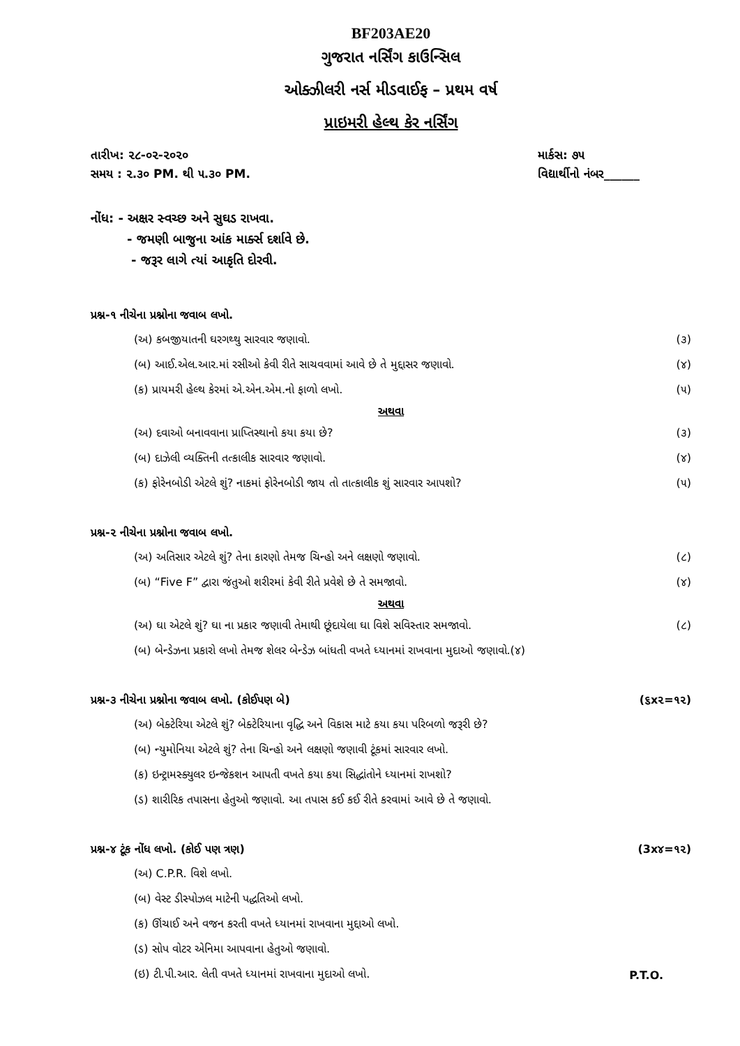BF203AE20
ગુજરાત નર્સિંગ કાઉન્સિલ
ઓક્ઝીલરી નર્સ મીડવાઈફ – પ્રથમ વર્ષ
પ્રાઇમરી હેલ્થ કેર નર્સિંગ
તારીખ: ૨૮-૦૨-૨૦૨૦ માર્કસ: ૭૫
સમય : ૨.૩૦ PM. થી ૫.૩૦ PM. વિદ્યાર્થીનો નંબર______
નોંધ: - અક્ષર સ્વચ્છ અને સુઘડ રાખવા.
- જમણી બાજુના આંક માર્ક્સ દર્શાવે છે.
- જરૂર લાગે ત્યાં આકૃતિ દોરવી.
પ્રશ્ન-૧ નીચેના પ્રશ્નોના જવાબ લખો.
(અ) કબજીયાતની ઘરગથ્થુ સારવાર જણાવો. (૩)
(બ) આઈ.એલ.આર.માં રસીઓ કેવી રીતે સાચવવામાં આવે છે તે મુદ્દાસર જણાવો. (૪)
(ક) પ્રાયમરી હેલ્થ કેરમાં એ.એન.એમ.નો ફાળો લખો. (૫)
અથવા
(અ) દવાઓ બનાવવાના પ્રાપ્તિસ્થાનો કયા કયા છે? (૩)
(બ) દાઝેલી વ્યક્તિની તત્કાલીક સારવાર જણાવો. (૪)
(ક) ફોરેનબોડી એટલે શું? નાકમાં ફોરેનબોડી જાય તો તાત્કાલીક શું સારવાર આપશો? (૫)
પ્રશ્ન-૨ નીચેના પ્રશ્નોના જવાબ લખો.
(અ) અતિસાર એટલે શું? તેના કારણો તેમજ ચિન્હો અને લક્ષણો જણાવો. (૮)
(બ) “Five F” દ્વારા જંતુઓ શરીરમાં કેવી રીતે પ્રવેશે છે તે સમજાવો. (૪)
અથવા
(અ) ઘા એટલે શું? ઘા ના પ્રકાર જણાવી તેમાથી છૂંદાયેલા ઘા વિશે સવિસ્તાર સમજાવો. (૮)
(બ) બેન્ડેઝના પ્રકારો લખો તેમજ શેલર બેન્ડેઝ બાંધતી વખતે ધ્યાનમાં રાખવાના મુદાઓ જણાવો.(૪)
પ્રશ્ન-૩ નીચેના પ્રશ્નોના જવાબ લખો. (કોઈપણ બે) (૬x૨=૧૨)
(અ) બેક્ટેરિયા એટલે શું? બેક્ટેરિયાના વૃદ્ધિ અને વિકાસ માટે કયા કયા પરિબળો જરૂરી છે?
(બ) ન્યુમોનિયા એટલે શું? તેના ચિન્હો અને લક્ષણો જણાવી ટૂંકમાં સારવાર લખો.
(ક) ઇન્ટ્રામસ્ક્યુલર ઇન્જેકશન આપતી વખતે કયા કયા સિદ્ધાંતોને ધ્યાનમાં રાખશો?
(ડ) શારીરિક તપાસના હેતુઓ જણાવો. આ તપાસ કઈ કઈ રીતે કરવામાં આવે છે તે જણાવો.
પ્રશ્ન-૪ ટૂંક નોંધ લખો. (કોઈ પણ ત્રણ) (3x૪=૧૨)
(અ) C.P.R. વિશે લખો.
(બ) વેસ્ટ ડીસ્પોઝલ માટેની પદ્ધતિઓ લખો.
(ક) ઊંચાઈ અને વજન કરતી વખતે ધ્યાનમાં રાખવાના મુદ્દાઓ લખો.
(ડ) સોપ વોટર એનિમા આપવાના હેતુઓ જણાવો.
(ઇ) ટી.પી.આર. લેતી વખતે ધ્યાનમાં રાખવાના મુદાઓ લખો. P.T.O.